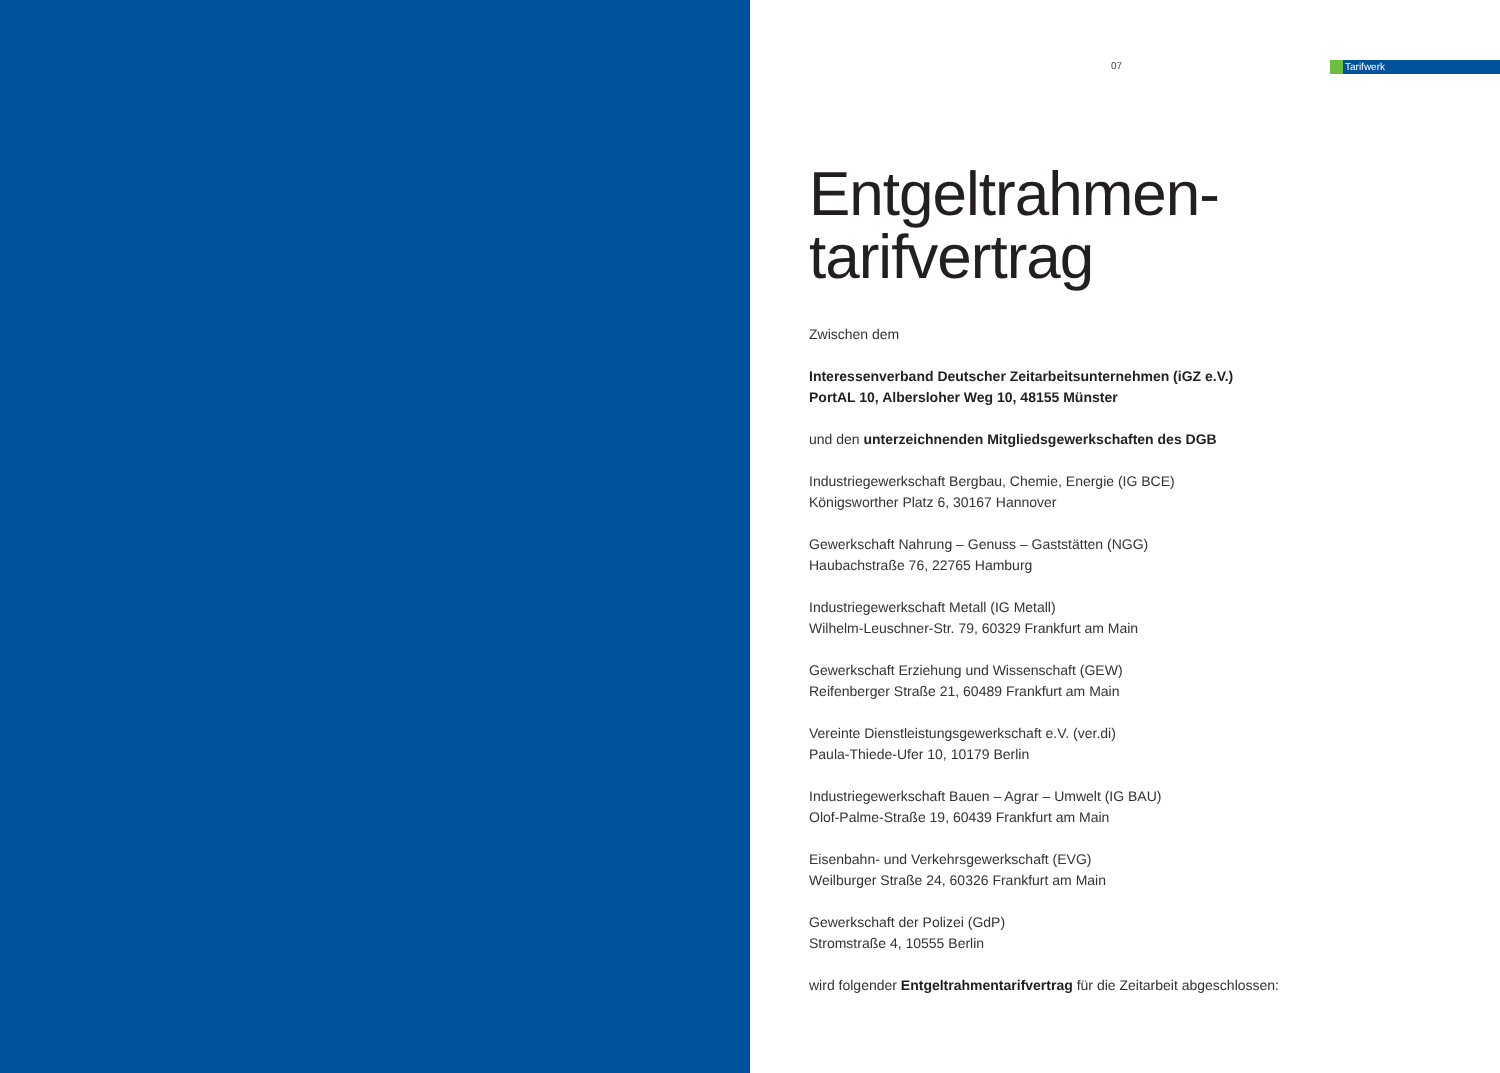07 Tarifwerk
Entgeltrahmen-
tarifvertrag
Zwischen dem
Interessenverband Deutscher Zeitarbeitsunternehmen (iGZ e.V.)
PortAL 10, Albersloher Weg 10, 48155 Münster
und den unterzeichnenden Mitgliedsgewerkschaften des DGB
Industriegewerkschaft Bergbau, Chemie, Energie (IG BCE)
Königsworther Platz 6, 30167 Hannover
Gewerkschaft Nahrung – Genuss – Gaststätten (NGG)
Haubachstraße 76, 22765 Hamburg
Industriegewerkschaft Metall (IG Metall)
Wilhelm-Leuschner-Str. 79, 60329 Frankfurt am Main
Gewerkschaft Erziehung und Wissenschaft (GEW)
Reifenberger Straße 21, 60489 Frankfurt am Main
Vereinte Dienstleistungsgewerkschaft e.V. (ver.di)
Paula-Thiede-Ufer 10, 10179 Berlin
Industriegewerkschaft Bauen – Agrar – Umwelt (IG BAU)
Olof-Palme-Straße 19, 60439 Frankfurt am Main
Eisenbahn- und Verkehrsgewerkschaft (EVG)
Weilburger Straße 24, 60326 Frankfurt am Main
Gewerkschaft der Polizei (GdP)
Stromstraße 4, 10555 Berlin
wird folgender Entgeltrahmentarifvertrag für die Zeitarbeit abgeschlossen: